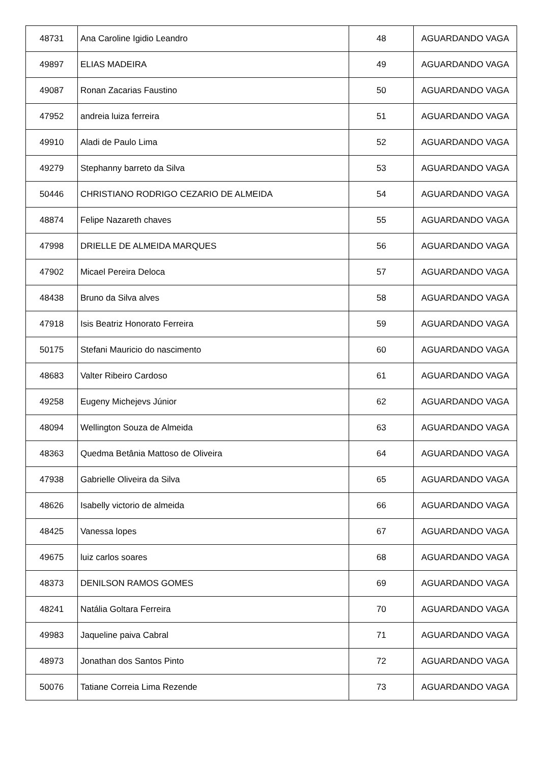| 48731 | Ana Caroline Igidio Leandro | 48 | AGUARDANDO VAGA |
| 49897 | ELIAS MADEIRA | 49 | AGUARDANDO VAGA |
| 49087 | Ronan Zacarias Faustino | 50 | AGUARDANDO VAGA |
| 47952 | andreia luiza ferreira | 51 | AGUARDANDO VAGA |
| 49910 | Aladi de Paulo Lima | 52 | AGUARDANDO VAGA |
| 49279 | Stephanny barreto da Silva | 53 | AGUARDANDO VAGA |
| 50446 | CHRISTIANO RODRIGO CEZARIO DE ALMEIDA | 54 | AGUARDANDO VAGA |
| 48874 | Felipe Nazareth chaves | 55 | AGUARDANDO VAGA |
| 47998 | DRIELLE DE ALMEIDA MARQUES | 56 | AGUARDANDO VAGA |
| 47902 | Micael Pereira Deloca | 57 | AGUARDANDO VAGA |
| 48438 | Bruno da Silva alves | 58 | AGUARDANDO VAGA |
| 47918 | Isis Beatriz Honorato Ferreira | 59 | AGUARDANDO VAGA |
| 50175 | Stefani Mauricio do nascimento | 60 | AGUARDANDO VAGA |
| 48683 | Valter Ribeiro Cardoso | 61 | AGUARDANDO VAGA |
| 49258 | Eugeny Michejevs Júnior | 62 | AGUARDANDO VAGA |
| 48094 | Wellington Souza de Almeida | 63 | AGUARDANDO VAGA |
| 48363 | Quedma Betânia Mattoso de Oliveira | 64 | AGUARDANDO VAGA |
| 47938 | Gabrielle Oliveira da Silva | 65 | AGUARDANDO VAGA |
| 48626 | Isabelly victorio de almeida | 66 | AGUARDANDO VAGA |
| 48425 | Vanessa lopes | 67 | AGUARDANDO VAGA |
| 49675 | luiz carlos soares | 68 | AGUARDANDO VAGA |
| 48373 | DENILSON RAMOS GOMES | 69 | AGUARDANDO VAGA |
| 48241 | Natália Goltara Ferreira | 70 | AGUARDANDO VAGA |
| 49983 | Jaqueline paiva Cabral | 71 | AGUARDANDO VAGA |
| 48973 | Jonathan dos Santos Pinto | 72 | AGUARDANDO VAGA |
| 50076 | Tatiane Correia Lima Rezende | 73 | AGUARDANDO VAGA |